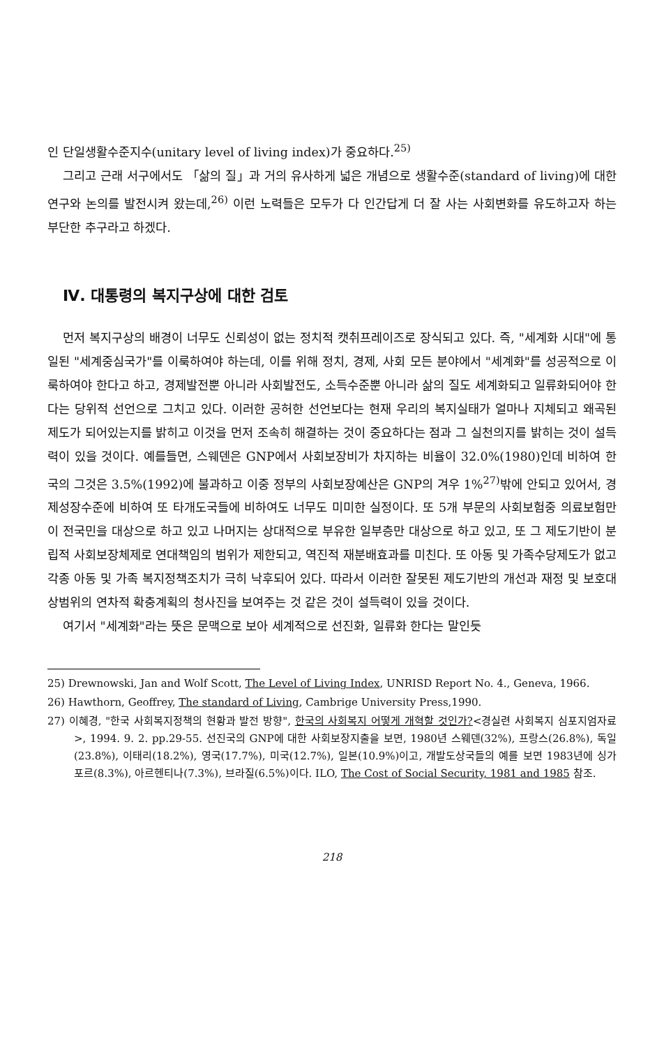인 단일생활수준지수(unitary level of living index)가 중요하다.<sup>25)</sup>
그리고 근래 서구에서도 「삶의 질」과 거의 유사하게 넓은 개념으로 생활수준(standard of living)에 대한 연구와 논의를 발전시켜 왔는데,<sup>26)</sup> 이런 노력들은 모두가 다 인간답게 더 잘 사는 사회변화를 유도하고자 하는 부단한 추구라고 하겠다.
Ⅳ. 대통령의 복지구상에 대한 검토
먼저 복지구상의 배경이 너무도 신뢰성이 없는 정치적 캣취프레이즈로 장식되고 있다. 즉, "세계화 시대"에 통일된 "세계중심국가"를 이룩하여야 하는데, 이를 위해 정치, 경제, 사회 모든 분야에서 "세계화"를 성공적으로 이룩하여야 한다고 하고, 경제발전뿐 아니라 사회발전도, 소득수준뿐 아니라 삶의 질도 세계화되고 일류화되어야 한다는 당위적 선언으로 그치고 있다. 이러한 공허한 선언보다는 현재 우리의 복지실태가 얼마나 지체되고 왜곡된 제도가 되어있는지를 밝히고 이것을 먼저 조속히 해결하는 것이 중요하다는 점과 그 실천의지를 밝히는 것이 설득력이 있을 것이다. 예를들면, 스웨덴은 GNP에서 사회보장비가 차지하는 비율이 32.0%(1980)인데 비하여 한국의 그것은 3.5%(1992)에 불과하고 이중 정부의 사회보장예산은 GNP의 겨우 1%<sup>27)</sup>밖에 안되고 있어서, 경제성장수준에 비하여 또 타개도국들에 비하여도 너무도 미미한 실정이다. 또 5개 부문의 사회보험중 의료보험만이 전국민을 대상으로 하고 있고 나머지는 상대적으로 부유한 일부층만 대상으로 하고 있고, 또 그 제도기반이 분립적 사회보장체제로 연대책임의 범위가 제한되고, 역진적 재분배효과를 미친다. 또 아동 및 가족수당제도가 없고 각종 아동 및 가족 복지정책조치가 극히 낙후되어 있다. 따라서 이러한 잘못된 제도기반의 개선과 재정 및 보호대상범위의 연차적 확충계획의 청사진을 보여주는 것 같은 것이 설득력이 있을 것이다.
여기서 "세계화"라는 뜻은 문맥으로 보아 세계적으로 선진화, 일류화 한다는 말인듯
25) Drewnowski, Jan and Wolf Scott, The Level of Living Index, UNRISD Report No. 4., Geneva, 1966.
26) Hawthorn, Geoffrey, The standard of Living, Cambrige University Press,1990.
27) 이혜경, "한국 사회복지정책의 현황과 발전 방향", 한국의 사회복지 어떻게 개혁할 것인가?<경실련 사회복지 심포지엄자료>, 1994. 9. 2. pp.29-55. 선진국의 GNP에 대한 사회보장지출을 보면, 1980년 스웨덴(32%), 프랑스(26.8%), 독일(23.8%), 이태리(18.2%), 영국(17.7%), 미국(12.7%), 일본(10.9%)이고, 개발도상국들의 예를 보면 1983년에 싱가포르(8.3%), 아르헨티나(7.3%), 브라질(6.5%)이다. ILO, The Cost of Social Security, 1981 and 1985 참조.
218